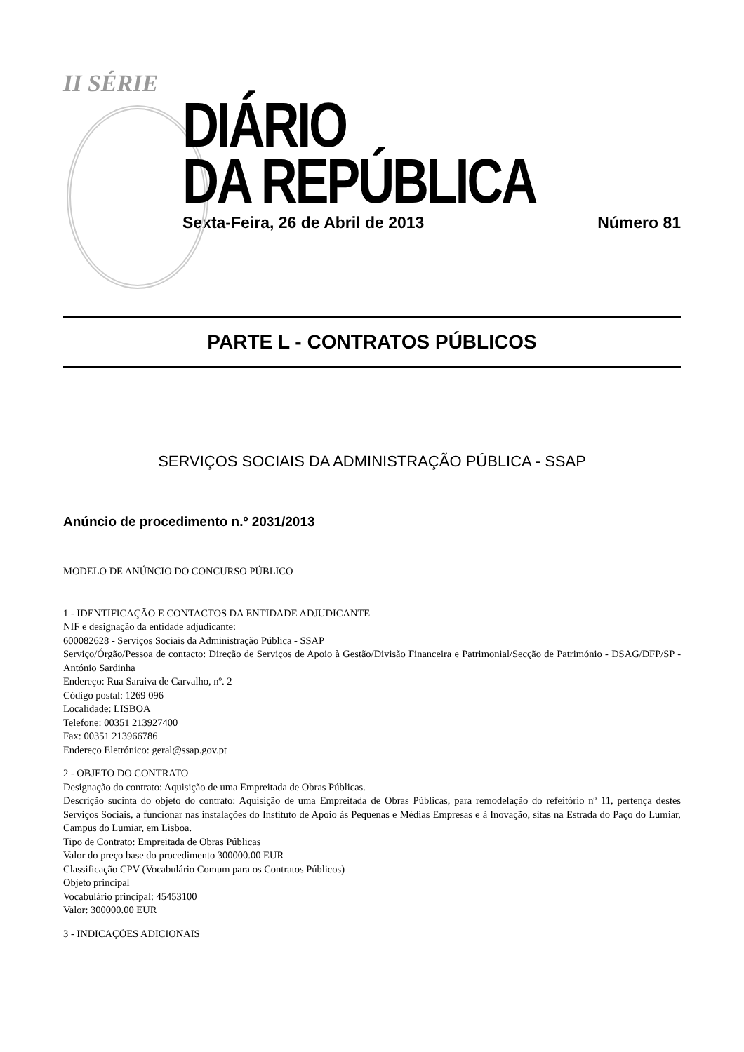II SÉRIE
DIÁRIO
DA REPÚBLICA
Sexta-Feira, 26 de Abril de 2013 Número 81
PARTE L - CONTRATOS PÚBLICOS
SERVIÇOS SOCIAIS DA ADMINISTRAÇÃO PÚBLICA - SSAP
Anúncio de procedimento n.º 2031/2013
MODELO DE ANÚNCIO DO CONCURSO PÚBLICO
1 - IDENTIFICAÇÃO E CONTACTOS DA ENTIDADE ADJUDICANTE
NIF e designação da entidade adjudicante:
600082628 - Serviços Sociais da Administração Pública - SSAP
Serviço/Órgão/Pessoa de contacto: Direção de Serviços de Apoio à Gestão/Divisão Financeira e Patrimonial/Secção de Património - DSAG/DFP/SP - António Sardinha
Endereço: Rua Saraiva de Carvalho, nº. 2
Código postal: 1269 096
Localidade: LISBOA
Telefone: 00351 213927400
Fax: 00351 213966786
Endereço Eletrónico: geral@ssap.gov.pt
2 - OBJETO DO CONTRATO
Designação do contrato: Aquisição de uma Empreitada de Obras Públicas.
Descrição sucinta do objeto do contrato: Aquisição de uma Empreitada de Obras Públicas, para remodelação do refeitório nº 11, pertença destes Serviços Sociais, a funcionar nas instalações do Instituto de Apoio às Pequenas e Médias Empresas e à Inovação, sitas na Estrada do Paço do Lumiar, Campus do Lumiar, em Lisboa.
Tipo de Contrato: Empreitada de Obras Públicas
Valor do preço base do procedimento 300000.00 EUR
Classificação CPV (Vocabulário Comum para os Contratos Públicos)
Objeto principal
Vocabulário principal: 45453100
Valor: 300000.00 EUR
3 - INDICAÇÕES ADICIONAIS